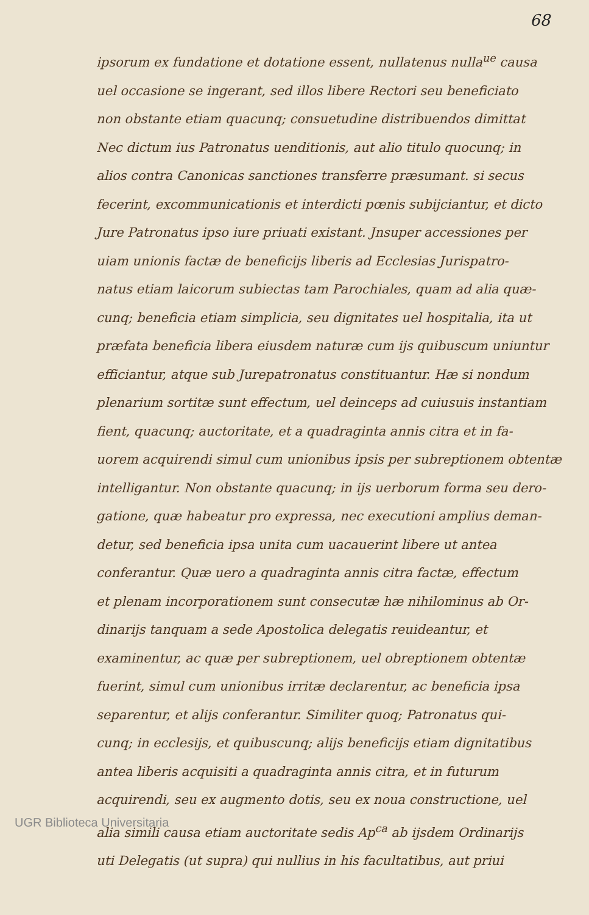68
ipsorum ex fundatione et dotatione essent, nullatenus nulla<sup>ue</sup> causa
uel occasione se ingerant, sed illos libere Rectori seu beneficiato
non obstante etiam quacunq; consuetudine distribuendos dimittat
Nec dictum ius Patronatus uenditionis, aut alio titulo quocunq; in
alios contra Canonicas sanctiones transferre præsumant. si secus
fecerint, excommunicationis et interdicti pœnis subijciantur, et dicto
Jure Patronatus ipso iure priuati existant. Jnsuper accessiones per
uiam unionis factæ de beneficijs liberis ad Ecclesias Jurispatro-
natus etiam laicorum subiectas tam Parochiales, quam ad alia quæ-
cunq; beneficia etiam simplicia, seu dignitates uel hospitalia, ita ut
præfata beneficia libera eiusdem naturæ cum ijs quibuscum uniuntur
efficiantur, atque sub Jurepatronatus constituantur. Hæ si nondum
plenarium sortitæ sunt effectum, uel deinceps ad cuiusuis instantiam
fient, quacunq; auctoritate, et a quadraginta annis citra et in fa-
uorem acquirendi simul cum unionibus ipsis per subreptionem obtentæ
intelligantur. Non obstante quacunq; in ijs uerborum forma seu dero-
gatione, quæ habeatur pro expressa, nec executioni amplius deman-
detur, sed beneficia ipsa unita cum uacauerint libere ut antea
conferantur. Quæ uero a quadraginta annis citra factæ, effectum
et plenam incorporationem sunt consecutæ hæ nihilominus ab Or-
dinarijs tanquam a sede Apostolica delegatis reuideantur, et
examinentur, ac quæ per subreptionem, uel obreptionem obtentæ
fuerint, simul cum unionibus irritæ declarentur, ac beneficia ipsa
separentur, et alijs conferantur. Similiter quoq; Patronatus qui-
cunq; in ecclesijs, et quibuscunq; alijs beneficijs etiam dignitatibus
antea liberis acquisiti a quadraginta annis citra, et in futurum
acquirendi, seu ex augmento dotis, seu ex noua constructione, uel
alia simili causa etiam auctoritate sedis Ap<sup>ca</sup> ab ijsdem Ordinarijs
uti Delegatis (ut supra) qui nullius in his facultatibus, aut priui
UGR Biblioteca Universitaria